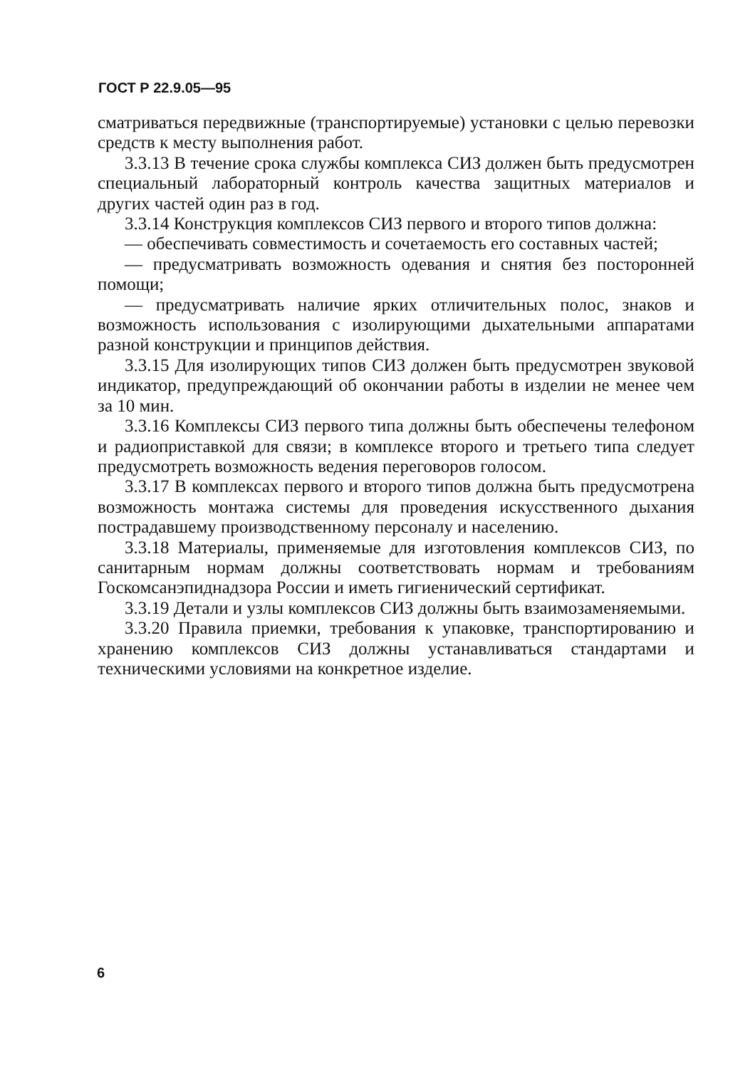ГОСТ Р 22.9.05—95
сматриваться передвижные (транспортируемые) установки с целью перевозки средств к месту выполнения работ.
3.3.13 В течение срока службы комплекса СИЗ должен быть предусмотрен специальный лабораторный контроль качества защитных материалов и других частей один раз в год.
3.3.14 Конструкция комплексов СИЗ первого и второго типов должна:
— обеспечивать совместимость и сочетаемость его составных частей;
— предусматривать возможность одевания и снятия без посторонней помощи;
— предусматривать наличие ярких отличительных полос, знаков и возможность использования с изолирующими дыхательными аппаратами разной конструкции и принципов действия.
3.3.15 Для изолирующих типов СИЗ должен быть предусмотрен звуковой индикатор, предупреждающий об окончании работы в изделии не менее чем за 10 мин.
3.3.16 Комплексы СИЗ первого типа должны быть обеспечены телефоном и радиоприставкой для связи; в комплексе второго и третьего типа следует предусмотреть возможность ведения переговоров голосом.
3.3.17 В комплексах первого и второго типов должна быть предусмотрена возможность монтажа системы для проведения искусственного дыхания пострадавшему производственному персоналу и населению.
3.3.18 Материалы, применяемые для изготовления комплексов СИЗ, по санитарным нормам должны соответствовать нормам и требованиям Госкомсанэпиднадзора России и иметь гигиенический сертификат.
3.3.19 Детали и узлы комплексов СИЗ должны быть взаимозаменяемыми.
3.3.20 Правила приемки, требования к упаковке, транспортированию и хранению комплексов СИЗ должны устанавливаться стандартами и техническими условиями на конкретное изделие.
6